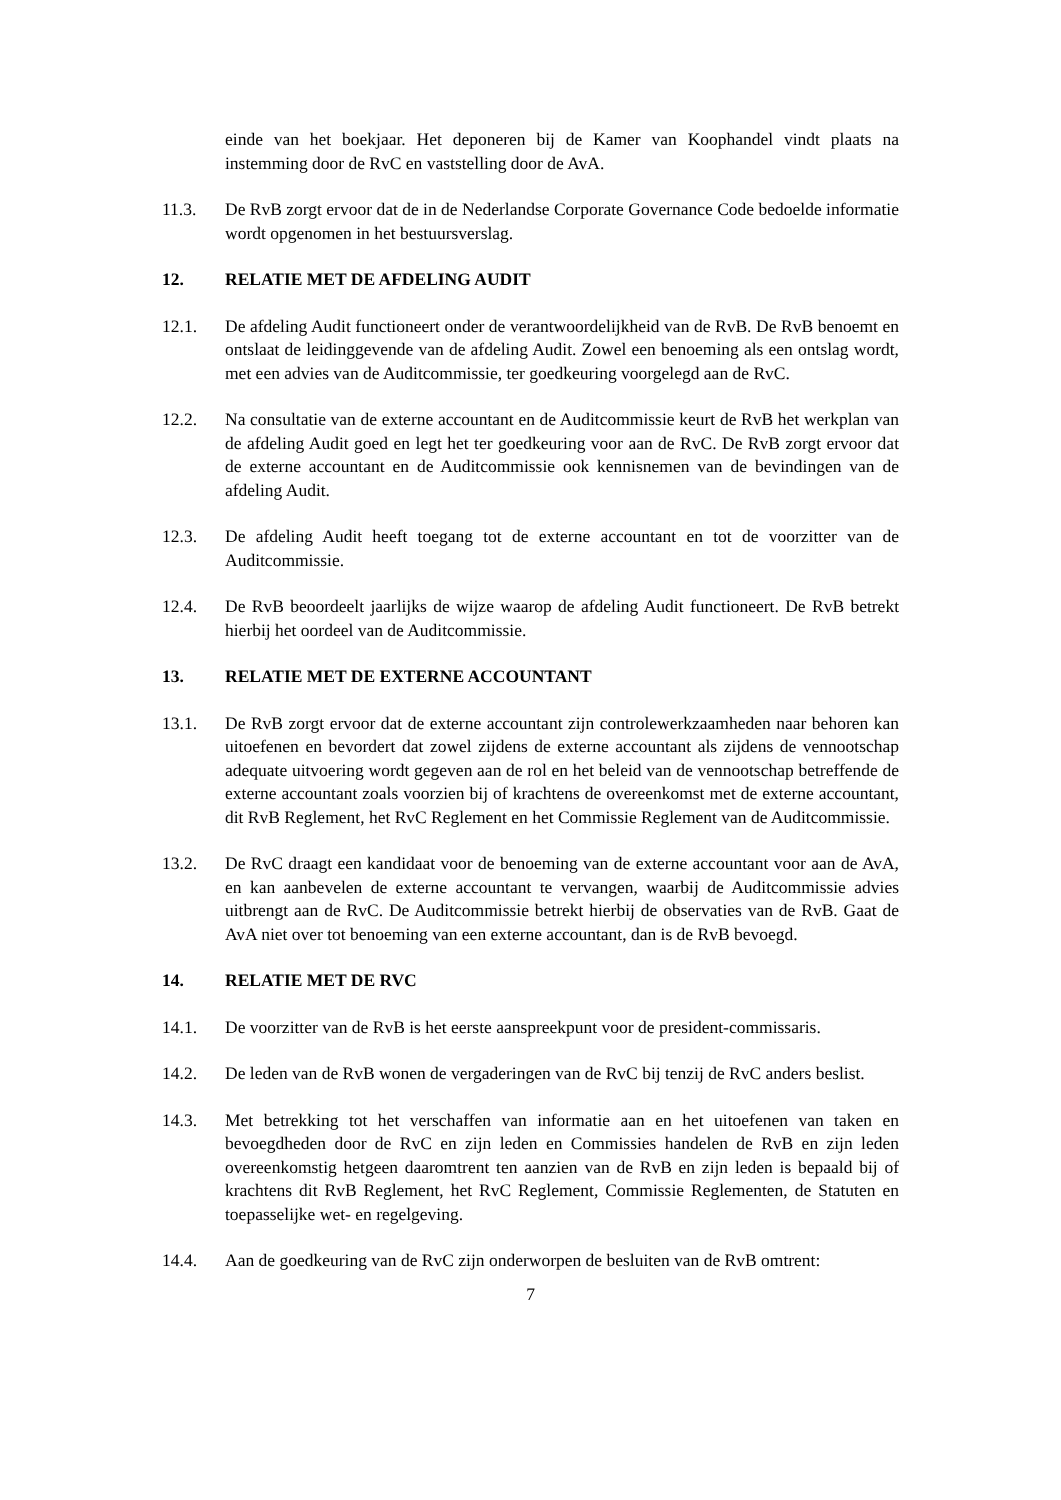einde van het boekjaar. Het deponeren bij de Kamer van Koophandel vindt plaats na instemming door de RvC en vaststelling door de AvA.
11.3. De RvB zorgt ervoor dat de in de Nederlandse Corporate Governance Code bedoelde informatie wordt opgenomen in het bestuursverslag.
12. RELATIE MET DE AFDELING AUDIT
12.1. De afdeling Audit functioneert onder de verantwoordelijkheid van de RvB. De RvB benoemt en ontslaat de leidinggevende van de afdeling Audit. Zowel een benoeming als een ontslag wordt, met een advies van de Auditcommissie, ter goedkeuring voorgelegd aan de RvC.
12.2. Na consultatie van de externe accountant en de Auditcommissie keurt de RvB het werkplan van de afdeling Audit goed en legt het ter goedkeuring voor aan de RvC. De RvB zorgt ervoor dat de externe accountant en de Auditcommissie ook kennisnemen van de bevindingen van de afdeling Audit.
12.3. De afdeling Audit heeft toegang tot de externe accountant en tot de voorzitter van de Auditcommissie.
12.4. De RvB beoordeelt jaarlijks de wijze waarop de afdeling Audit functioneert. De RvB betrekt hierbij het oordeel van de Auditcommissie.
13. RELATIE MET DE EXTERNE ACCOUNTANT
13.1. De RvB zorgt ervoor dat de externe accountant zijn controlewerkzaamheden naar behoren kan uitoefenen en bevordert dat zowel zijdens de externe accountant als zijdens de vennootschap adequate uitvoering wordt gegeven aan de rol en het beleid van de vennootschap betreffende de externe accountant zoals voorzien bij of krachtens de overeenkomst met de externe accountant, dit RvB Reglement, het RvC Reglement en het Commissie Reglement van de Auditcommissie.
13.2. De RvC draagt een kandidaat voor de benoeming van de externe accountant voor aan de AvA, en kan aanbevelen de externe accountant te vervangen, waarbij de Auditcommissie advies uitbrengt aan de RvC. De Auditcommissie betrekt hierbij de observaties van de RvB. Gaat de AvA niet over tot benoeming van een externe accountant, dan is de RvB bevoegd.
14. RELATIE MET DE RVC
14.1. De voorzitter van de RvB is het eerste aanspreekpunt voor de president-commissaris.
14.2. De leden van de RvB wonen de vergaderingen van de RvC bij tenzij de RvC anders beslist.
14.3. Met betrekking tot het verschaffen van informatie aan en het uitoefenen van taken en bevoegdheden door de RvC en zijn leden en Commissies handelen de RvB en zijn leden overeenkomstig hetgeen daaromtrent ten aanzien van de RvB en zijn leden is bepaald bij of krachtens dit RvB Reglement, het RvC Reglement, Commissie Reglementen, de Statuten en toepasselijke wet- en regelgeving.
14.4. Aan de goedkeuring van de RvC zijn onderworpen de besluiten van de RvB omtrent:
7